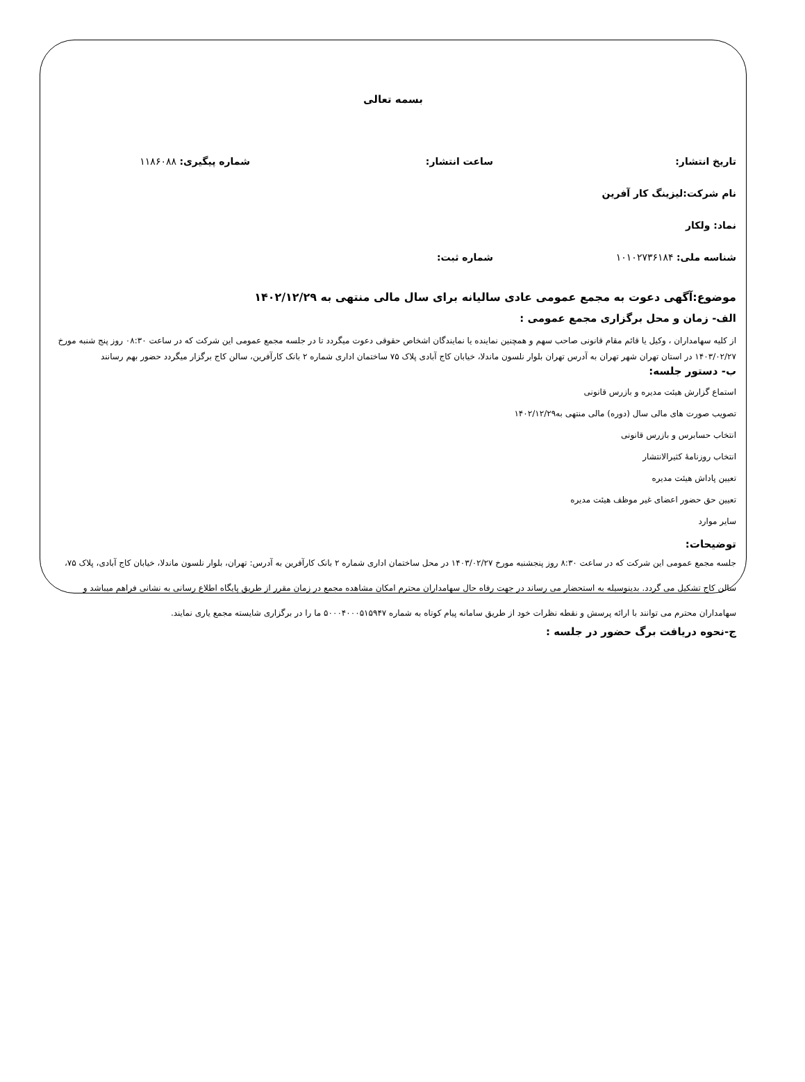بسمه تعالی
تاریخ انتشار: ساعت انتشار: شماره پیگیری: ۱۱۸۶۰۸۸
نام شرکت:لیزینگ کار آفرین
نماد: ولکار
شناسه ملی: ۱۰۱۰۲۷۳۶۱۸۴ شماره ثبت:
موضوع:آگهی دعوت به مجمع عمومی عادی سالیانه برای سال مالی منتهی به ۱۴۰۲/۱۲/۲۹
الف- زمان و محل برگزاری مجمع عمومی :
از کلیه سهامداران ، وکیل یا قائم مقام قانونی صاحب سهم و همچنین نماینده یا نمایندگان اشخاص حقوقی دعوت میگردد تا در جلسه مجمع عمومی این شرکت که در ساعت ۰۸:۳۰ روز پنج شنبه مورخ ۱۴۰۳/۰۲/۲۷ در استان تهران شهر تهران به آدرس تهران بلوار نلسون ماندلا، خیابان کاج آبادی پلاک ۷۵ ساختمان اداری شماره ۲ بانک کارآفرین، سالن کاج برگزار میگردد حضور بهم رسانند
ب- دستور جلسه:
استماع گزارش هیئت مدیره و بازرس قانونی
تصویب صورت های مالی سال (دوره) مالی منتهی به۱۴۰۲/۱۲/۲۹
انتخاب حسابرس و بازرس قانونی
انتخاب روزنامهٔ کثیرالانتشار
تعیین پاداش هیئت مدیره
تعیین حق حضور اعضای غیر موظف هیئت مدیره
سایر موارد
توضیحات:
جلسه مجمع عمومی این شرکت که در ساعت ۸:۳۰ روز پنجشنبه مورخ ۱۴۰۳/۰۲/۲۷ در محل ساختمان اداری شماره ۲ بانک کارآفرین به آدرس: تهران، بلوار نلسون ماندلا، خیابان کاج آبادی، پلاک ۷۵، سالن کاج تشکیل می گردد. بدینوسیله به استحضار می رساند در جهت رفاه حال سهامداران محترم امکان مشاهده مجمع در زمان مقرر از طریق پایگاه اطلاع رسانی به نشانی فراهم میباشد و سهامداران محترم می توانند با ارائه پرسش و نقطه نظرات خود از طریق سامانه پیام کوتاه به شماره ۵۰۰۰۴۰۰۰۵۱۵۹۴۷ ما را در برگزاری شایسته مجمع یاری نمایند.
ج-نحوه دریافت برگ حضور در جلسه :